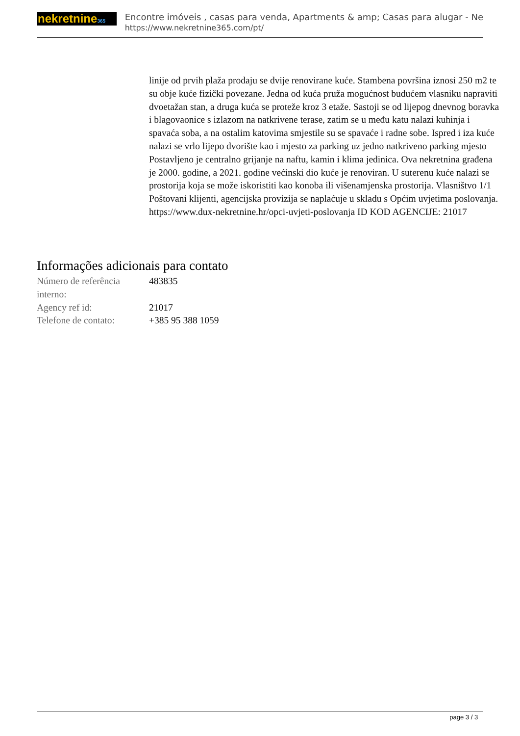nekretnine365
Encontre imóveis , casas para venda, Apartments & amp; Casas para alugar - Ne
https://www.nekretnine365.com/pt/
linije od prvih plaža prodaju se dvije renovirane kuće. Stambena površina iznosi 250 m2 te su obje kuće fizički povezane. Jedna od kuća pruža mogućnost budućem vlasniku napraviti dvoetažan stan, a druga kuća se proteže kroz 3 etaže. Sastoji se od lijepog dnevnog boravka i blagovaonice s izlazom na natkrivene terase, zatim se u među katu nalazi kuhinja i spavaća soba, a na ostalim katovima smjestile su se spavaće i radne sobe. Ispred i iza kuće nalazi se vrlo lijepo dvorište kao i mjesto za parking uz jedno natkriveno parking mjesto Postavljeno je centralno grijanje na naftu, kamin i klima jedinica. Ova nekretnina građena je 2000. godine, a 2021. godine većinski dio kuće je renoviran. U suterenu kuće nalazi se prostorija koja se može iskoristiti kao konoba ili višenamjenska prostorija. Vlasništvo 1/1 Poštovani klijenti, agencijska provizija se naplaćuje u skladu s Općim uvjetima poslovanja. https://www.dux-nekretnine.hr/opci-uvjeti-poslovanja ID KOD AGENCIJE: 21017
Informações adicionais para contato
| Número de referência interno: | 483835 |
| Agency ref id: | 21017 |
| Telefone de contato: | +385 95 388 1059 |
page 3 / 3